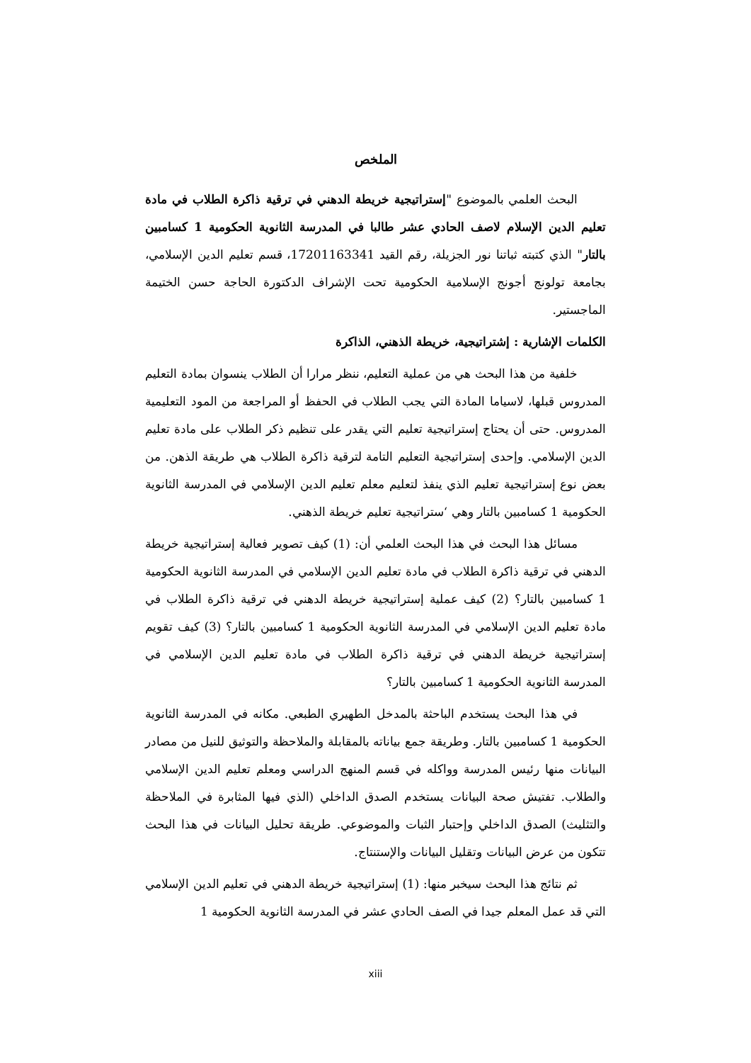الملخص
البحث العلمي بالموضوع "إستراتيجية خريطة الدهني في ترقية ذاكرة الطلاب في مادة تعليم الدين الإسلام لاصف الحادي عشر طالبا في المدرسة الثانوية الحكومية 1 كسامبين بالتار" الذي كتبته ثباتنا نور الجزيلة، رقم القيد 17201163341، قسم تعليم الدين الإسلامي، بجامعة تولونج أجونج الإسلامية الحكومية تحت الإشراف الدكتورة الحاجة حسن الختيمة الماجستير.
الكلمات الإشارية : إشتراتيجية، خريطة الذهني، الذاكرة
خلفية من هذا البحث هي من عملية التعليم، ننظر مرارا أن الطلاب ينسوان بمادة التعليم المدروس قبلها، لاسياما المادة التي يجب الطلاب في الحفظ أو المراجعة من المود التعليمية المدروس. حتى أن يحتاج إستراتيجية تعليم التي يقدر على تنظيم ذكر الطلاب على مادة تعليم الدين الإسلامي. وإحدى إستراتيجية التعليم التامة لترقية ذاكرة الطلاب هي طريقة الذهن. من بعض نوع إستراتيجية تعليم الذي ينفذ لتعليم معلم تعليم الدين الإسلامي في المدرسة الثانوية الحكومية 1 كسامبين بالتار وهي ‘ستراتيجية تعليم خريطة الذهني.
مسائل هذا البحث في هذا البحث العلمي أن: (1) كيف تصوير فعالية إستراتيجية خريطة الدهني في ترقية ذاكرة الطلاب في مادة تعليم الدين الإسلامي في المدرسة الثانوية الحكومية 1 كسامبين بالتار؟ (2) كيف عملية إستراتيجية خريطة الدهني في ترقية ذاكرة الطلاب في مادة تعليم الدين الإسلامي في المدرسة الثانوية الحكومية 1 كسامبين بالتار؟ (3) كيف تقويم إستراتيجية خريطة الدهني في ترقية ذاكرة الطلاب في مادة تعليم الدين الإسلامي في المدرسة الثانوية الحكومية 1 كسامبين بالتار؟
في هذا البحث يستخدم الباحثة بالمدخل الطهيري الطبعي. مكانه في المدرسة الثانوية الحكومية 1 كسامبين بالتار. وطريقة جمع بياناته بالمقابلة والملاحظة والتوثيق للنيل من مصادر البيانات منها رئيس المدرسة وواكله في قسم المنهج الدراسي ومعلم تعليم الدين الإسلامي والطلاب. تفتيش صحة البيانات يستخدم الصدق الداخلي (الذي فيها المثابرة في الملاحظة والتثليث) الصدق الداخلي وإحتبار الثبات والموضوعي. طريقة تحليل البيانات في هذا البحث تتكون من عرض البيانات وتقليل البيانات والإستنتاج.
ثم نتائج هذا البحث سيخبر منها: (1) إستراتيجية خريطة الدهني في تعليم الدين الإسلامي التي قد عمل المعلم جيدا في الصف الحادي عشر في المدرسة الثانوية الحكومية 1
xiii